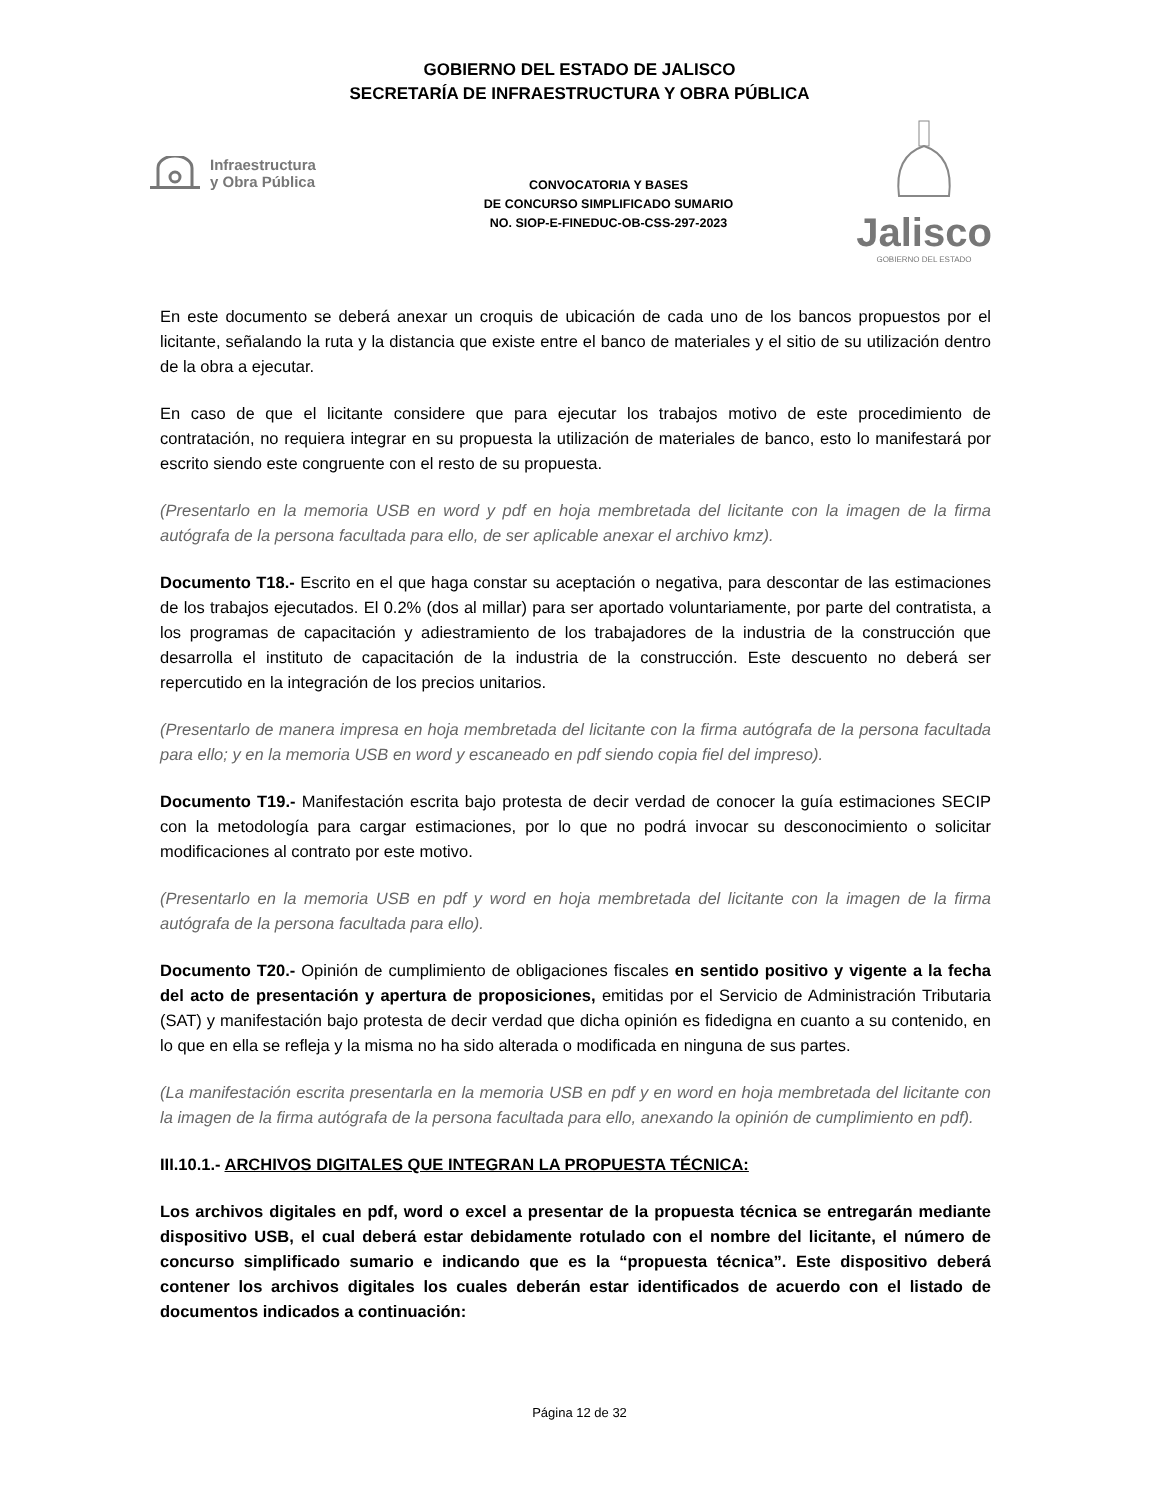GOBIERNO DEL ESTADO DE JALISCO
SECRETARÍA DE INFRAESTRUCTURA Y OBRA PÚBLICA
Infraestructura
y Obra Pública
CONVOCATORIA Y BASES
DE CONCURSO SIMPLIFICADO SUMARIO
NO. SIOP-E-FINEDUC-OB-CSS-297-2023
Jalisco
GOBIERNO DEL ESTADO
En este documento se deberá anexar un croquis de ubicación de cada uno de los bancos propuestos por el licitante, señalando la ruta y la distancia que existe entre el banco de materiales y el sitio de su utilización dentro de la obra a ejecutar.
En caso de que el licitante considere que para ejecutar los trabajos motivo de este procedimiento de contratación, no requiera integrar en su propuesta la utilización de materiales de banco, esto lo manifestará por escrito siendo este congruente con el resto de su propuesta.
(Presentarlo en la memoria USB en word y pdf en hoja membretada del licitante con la imagen de la firma autógrafa de la persona facultada para ello, de ser aplicable anexar el archivo kmz).
Documento T18.- Escrito en el que haga constar su aceptación o negativa, para descontar de las estimaciones de los trabajos ejecutados. El 0.2% (dos al millar) para ser aportado voluntariamente, por parte del contratista, a los programas de capacitación y adiestramiento de los trabajadores de la industria de la construcción que desarrolla el instituto de capacitación de la industria de la construcción. Este descuento no deberá ser repercutido en la integración de los precios unitarios.
(Presentarlo de manera impresa en hoja membretada del licitante con la firma autógrafa de la persona facultada para ello; y en la memoria USB en word y escaneado en pdf siendo copia fiel del impreso).
Documento T19.- Manifestación escrita bajo protesta de decir verdad de conocer la guía estimaciones SECIP con la metodología para cargar estimaciones, por lo que no podrá invocar su desconocimiento o solicitar modificaciones al contrato por este motivo.
(Presentarlo en la memoria USB en pdf y word en hoja membretada del licitante con la imagen de la firma autógrafa de la persona facultada para ello).
Documento T20.- Opinión de cumplimiento de obligaciones fiscales en sentido positivo y vigente a la fecha del acto de presentación y apertura de proposiciones, emitidas por el Servicio de Administración Tributaria (SAT) y manifestación bajo protesta de decir verdad que dicha opinión es fidedigna en cuanto a su contenido, en lo que en ella se refleja y la misma no ha sido alterada o modificada en ninguna de sus partes.
(La manifestación escrita presentarla en la memoria USB en pdf y en word en hoja membretada del licitante con la imagen de la firma autógrafa de la persona facultada para ello, anexando la opinión de cumplimiento en pdf).
III.10.1.- ARCHIVOS DIGITALES QUE INTEGRAN LA PROPUESTA TÉCNICA:
Los archivos digitales en pdf, word o excel a presentar de la propuesta técnica se entregarán mediante dispositivo USB, el cual deberá estar debidamente rotulado con el nombre del licitante, el número de concurso simplificado sumario e indicando que es la “propuesta técnica”. Este dispositivo deberá contener los archivos digitales los cuales deberán estar identificados de acuerdo con el listado de documentos indicados a continuación:
Página 12 de 32